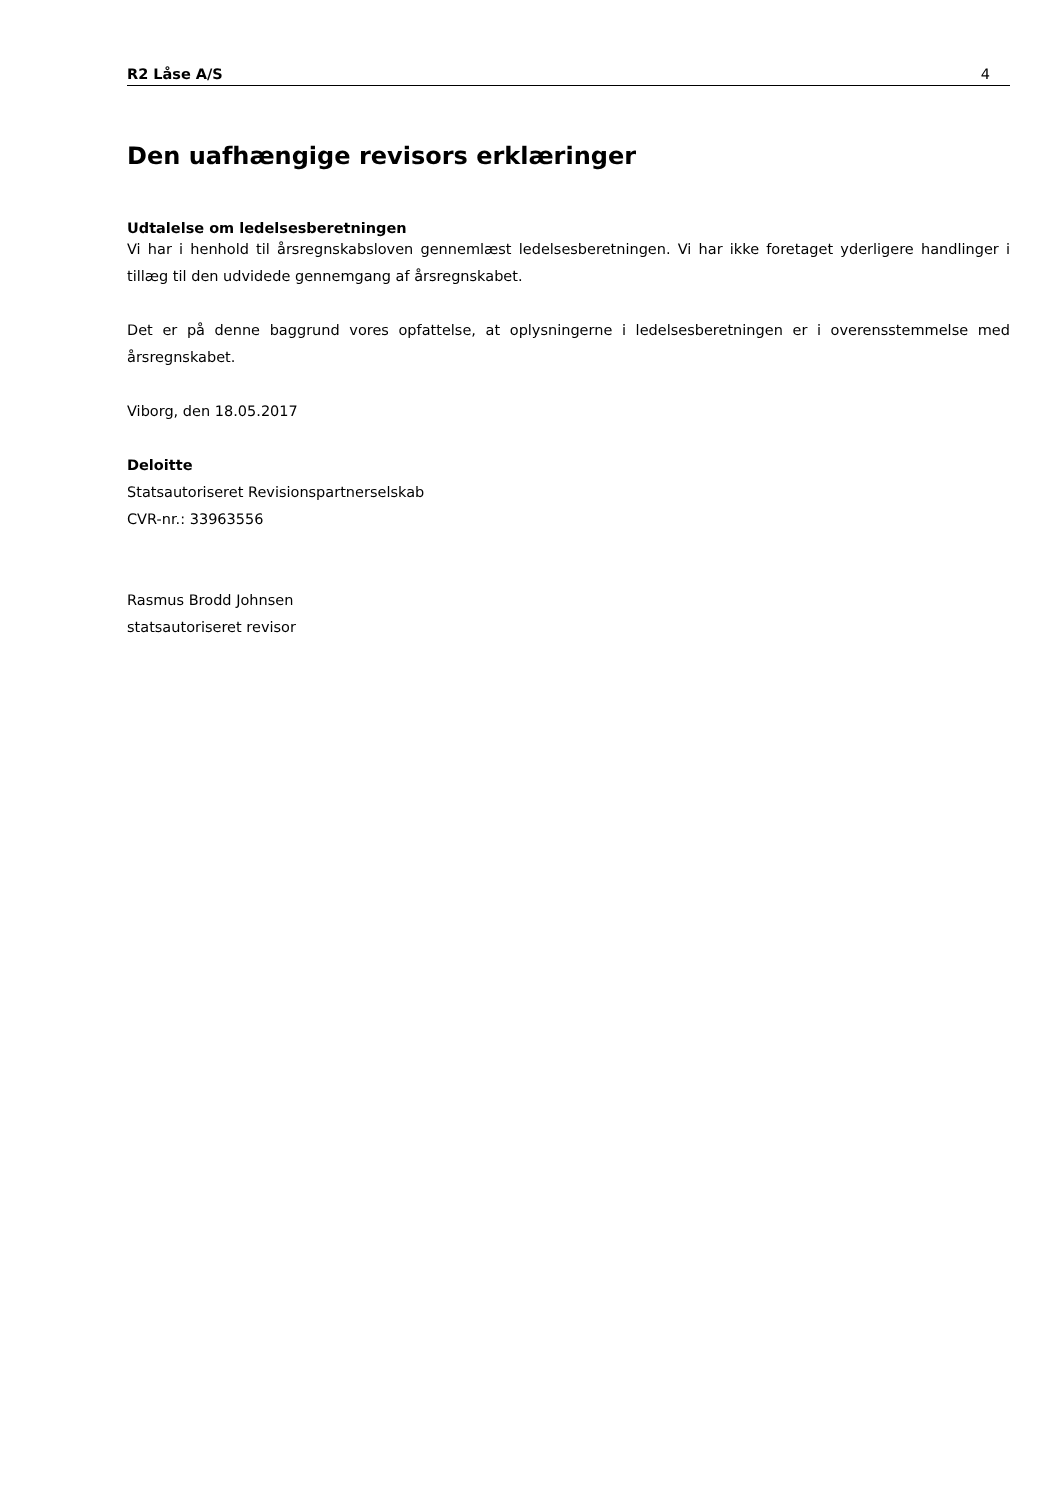R2 Låse A/S 4
Den uafhængige revisors erklæringer
Udtalelse om ledelsesberetningen
Vi har i henhold til årsregnskabsloven gennemlæst ledelsesberetningen. Vi har ikke foretaget yderligere handlinger i tillæg til den udvidede gennemgang af årsregnskabet.
Det er på denne baggrund vores opfattelse, at oplysningerne i ledelsesberetningen er i overensstemmelse med årsregnskabet.
Viborg, den 18.05.2017
Deloitte
Statsautoriseret Revisionspartnerselskab
CVR-nr.: 33963556
Rasmus Brodd Johnsen
statsautoriseret revisor